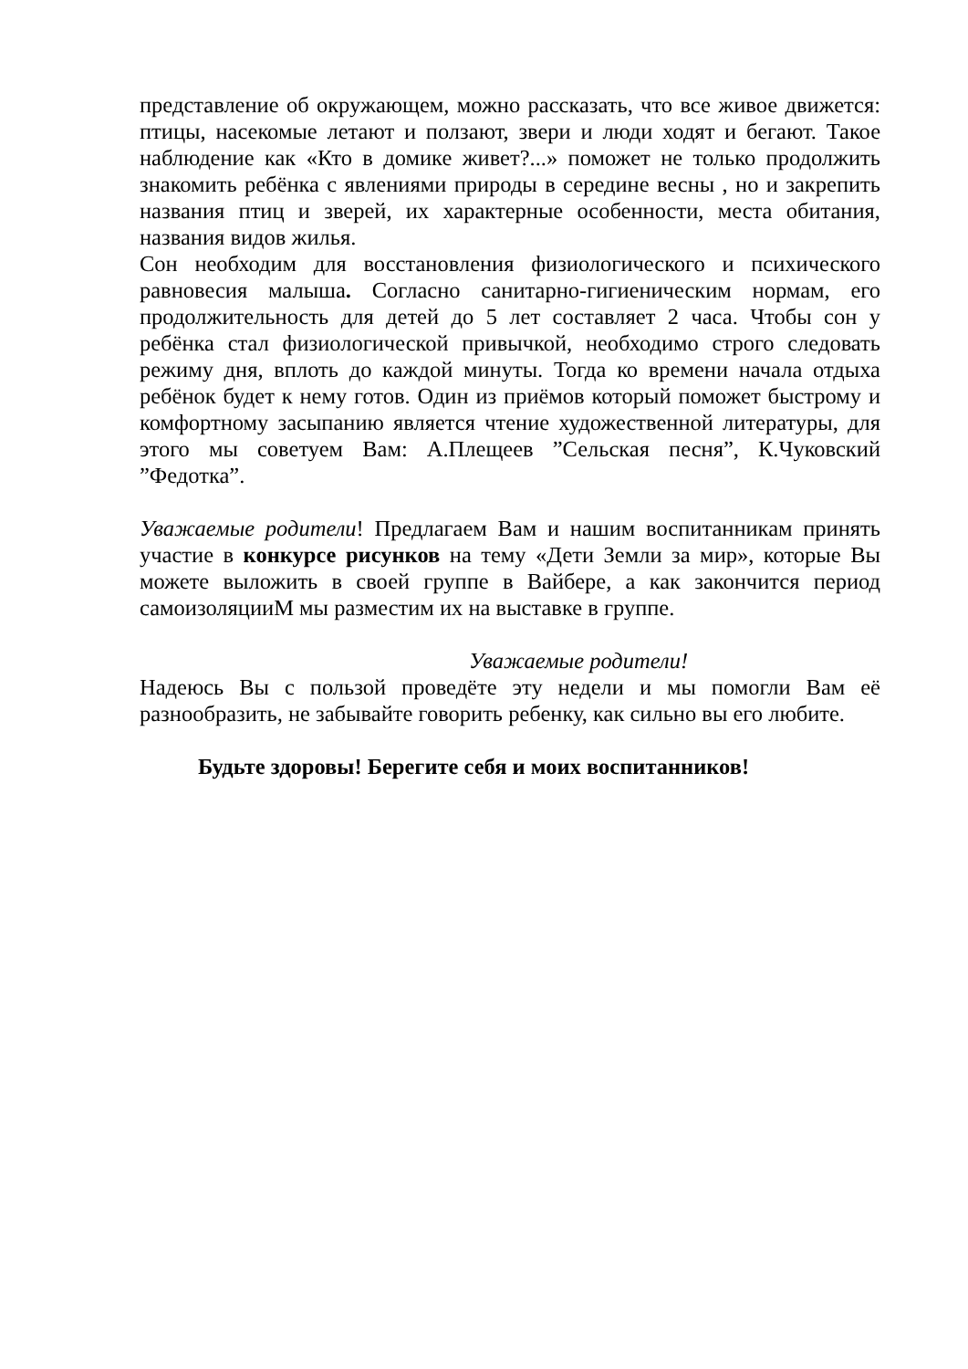представление об окружающем, можно рассказать, что все живое движется: птицы, насекомые летают и ползают, звери и люди ходят и бегают. Такое наблюдение как «Кто в домике живет?...» поможет не только продолжить знакомить ребёнка с явлениями природы в середине весны , но и закрепить названия птиц и зверей, их характерные особенности, места обитания, названия видов жилья.
Сон необходим для восстановления физиологического и психического равновесия малыша. Согласно санитарно-гигиеническим нормам, его продолжительность для детей до 5 лет составляет 2 часа. Чтобы сон у ребёнка стал физиологической привычкой, необходимо строго следовать режиму дня, вплоть до каждой минуты. Тогда ко времени начала отдыха ребёнок будет к нему готов. Один из приёмов который поможет быстрому и комфортному засыпанию является чтение художественной литературы, для этого мы советуем Вам: А.Плещеев ”Сельская песня”, К.Чуковский ”Федотка”.
Уважаемые родители! Предлагаем Вам и нашим воспитанникам принять участие в конкурсе рисунков на тему «Дети Земли за мир», которые Вы можете выложить в своей группе в Вайбере, а как закончится период самоизоляцииМ мы разместим их на выставке в группе.
Уважаемые родители!
Надеюсь Вы с пользой проведёте эту недели и мы помогли Вам её разнообразить, не забывайте говорить ребенку, как сильно вы его любите.
Будьте здоровы! Берегите себя и моих воспитанников!